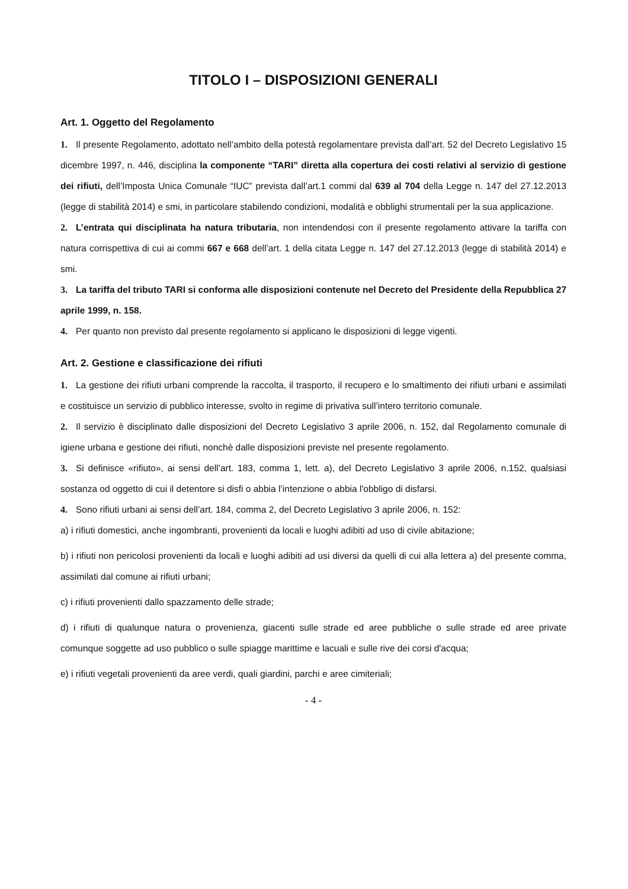TITOLO I – DISPOSIZIONI GENERALI
Art. 1. Oggetto del Regolamento
1. Il presente Regolamento, adottato nell’ambito della potestà regolamentare prevista dall’art. 52 del Decreto Legislativo 15 dicembre 1997, n. 446, disciplina la componente “TARI” diretta alla copertura dei costi relativi al servizio di gestione dei rifiuti, dell’Imposta Unica Comunale “IUC” prevista dall’art.1 commi dal 639 al 704 della Legge n. 147 del 27.12.2013 (legge di stabilità 2014) e smi, in particolare stabilendo condizioni, modalità e obblighi strumentali per la sua applicazione.
2. L’entrata qui disciplinata ha natura tributaria, non intendendosi con il presente regolamento attivare la tariffa con natura corrispettiva di cui ai commi 667 e 668 dell’art. 1 della citata Legge n. 147 del 27.12.2013 (legge di stabilità 2014) e smi.
3. La tariffa del tributo TARI si conforma alle disposizioni contenute nel Decreto del Presidente della Repubblica 27 aprile 1999, n. 158.
4. Per quanto non previsto dal presente regolamento si applicano le disposizioni di legge vigenti.
Art. 2. Gestione e classificazione dei rifiuti
1. La gestione dei rifiuti urbani comprende la raccolta, il trasporto, il recupero e lo smaltimento dei rifiuti urbani e assimilati e costituisce un servizio di pubblico interesse, svolto in regime di privativa sull’intero territorio comunale.
2. Il servizio è disciplinato dalle disposizioni del Decreto Legislativo 3 aprile 2006, n. 152, dal Regolamento comunale di igiene urbana e gestione dei rifiuti, nonchè dalle disposizioni previste nel presente regolamento.
3. Si definisce «rifiuto», ai sensi dell’art. 183, comma 1, lett. a), del Decreto Legislativo 3 aprile 2006, n.152, qualsiasi sostanza od oggetto di cui il detentore si disfi o abbia l’intenzione o abbia l'obbligo di disfarsi.
4. Sono rifiuti urbani ai sensi dell’art. 184, comma 2, del Decreto Legislativo 3 aprile 2006, n. 152:
a) i rifiuti domestici, anche ingombranti, provenienti da locali e luoghi adibiti ad uso di civile abitazione;
b) i rifiuti non pericolosi provenienti da locali e luoghi adibiti ad usi diversi da quelli di cui alla lettera a) del presente comma, assimilati dal comune ai rifiuti urbani;
c) i rifiuti provenienti dallo spazzamento delle strade;
d) i rifiuti di qualunque natura o provenienza, giacenti sulle strade ed aree pubbliche o sulle strade ed aree private comunque soggette ad uso pubblico o sulle spiagge marittime e lacuali e sulle rive dei corsi d'acqua;
e) i rifiuti vegetali provenienti da aree verdi, quali giardini, parchi e aree cimiteriali;
- 4 -